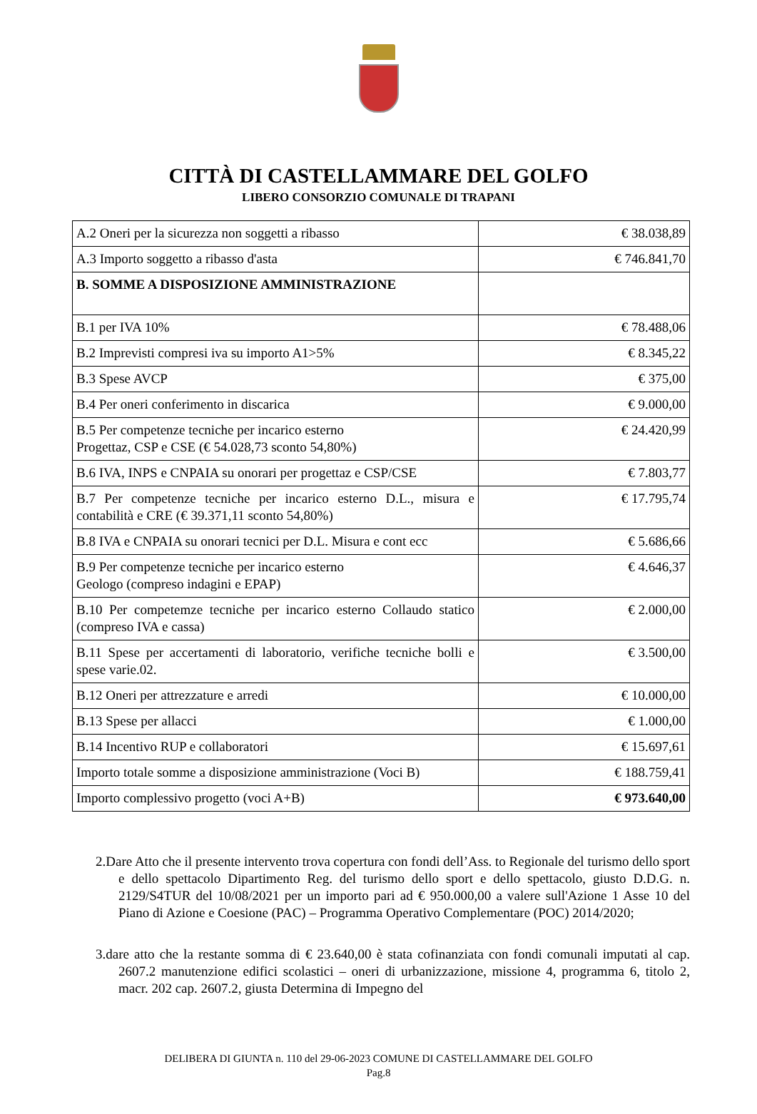CITTÀ DI CASTELLAMMARE DEL GOLFO
LIBERO CONSORZIO COMUNALE DI TRAPANI
| A.2 Oneri per la sicurezza non soggetti a ribasso | € 38.038,89 |
| A.3 Importo soggetto a ribasso d'asta | € 746.841,70 |
| B. SOMME A DISPOSIZIONE AMMINISTRAZIONE | |
| B.1 per IVA 10% | € 78.488,06 |
| B.2 Imprevisti compresi iva su importo A1>5% | € 8.345,22 |
| B.3 Spese AVCP | € 375,00 |
| B.4 Per oneri conferimento in discarica | € 9.000,00 |
| B.5 Per competenze tecniche per incarico esterno Progettaz, CSP e CSE (€ 54.028,73 sconto 54,80%) | € 24.420,99 |
| B.6 IVA, INPS e CNPAIA su onorari per progettaz e CSP/CSE | € 7.803,77 |
| B.7 Per competenze tecniche per incarico esterno D.L., misura e contabilità e CRE (€ 39.371,11 sconto 54,80%) | € 17.795,74 |
| B.8 IVA e CNPAIA su onorari tecnici per D.L. Misura e cont ecc | € 5.686,66 |
| B.9 Per competenze tecniche per incarico esterno Geologo (compreso indagini e EPAP) | € 4.646,37 |
| B.10 Per competemze tecniche per incarico esterno Collaudo statico (compreso IVA e cassa) | € 2.000,00 |
| B.11 Spese per accertamenti di laboratorio, verifiche tecniche bolli e spese varie.02. | € 3.500,00 |
| B.12 Oneri per attrezzature e arredi | € 10.000,00 |
| B.13 Spese per allacci | € 1.000,00 |
| B.14 Incentivo RUP e collaboratori | € 15.697,61 |
| Importo totale somme a disposizione amministrazione (Voci B) | € 188.759,41 |
| Importo complessivo progetto (voci A+B) | € 973.640,00 |
2.Dare Atto che il presente intervento trova copertura con fondi dell’Ass. to Regionale del turismo dello sport e dello spettacolo Dipartimento Reg. del turismo dello sport e dello spettacolo, giusto D.D.G. n. 2129/S4TUR del 10/08/2021 per un importo pari ad € 950.000,00 a valere sull'Azione 1 Asse 10 del Piano di Azione e Coesione (PAC) – Programma Operativo Complementare (POC) 2014/2020;
3.dare atto che la restante somma di € 23.640,00 è stata cofinanziata con fondi comunali imputati al cap. 2607.2 manutenzione edifici scolastici – oneri di urbanizzazione, missione 4, programma 6, titolo 2, macr. 202 cap. 2607.2, giusta Determina di Impegno del
DELIBERA DI GIUNTA n. 110 del 29-06-2023 COMUNE DI CASTELLAMMARE DEL GOLFO
Pag.8